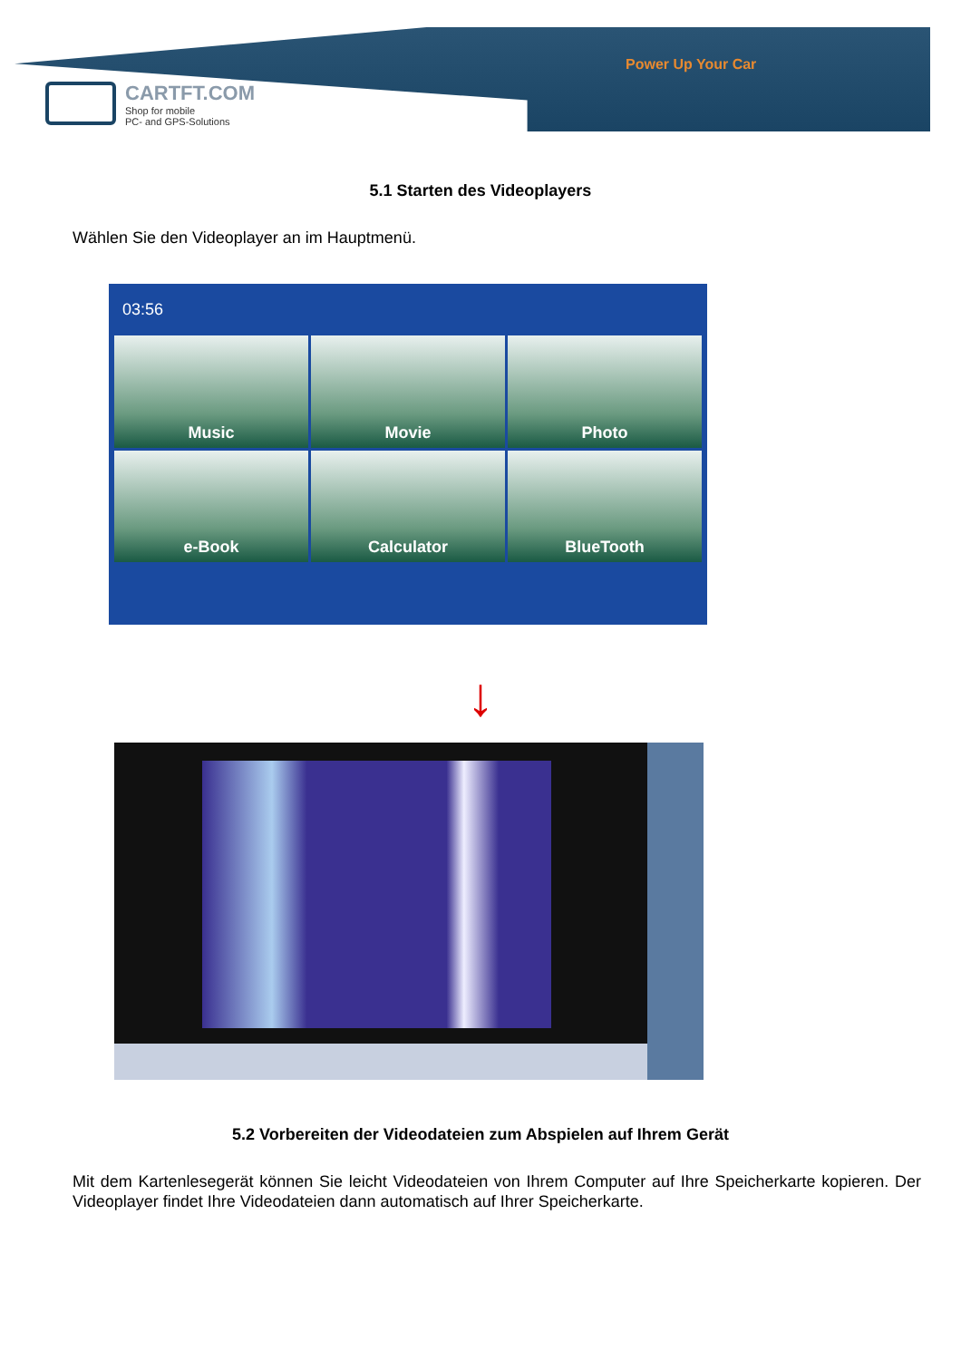Power Up Your Car
CARTFT.COM
Shop for mobile
PC- and GPS-Solutions
5.1 Starten des Videoplayers
Wählen Sie den Videoplayer an im Hauptmenü.
03:56
Music
Movie
Photo
e-Book
Calculator
BlueTooth
↓
5.2 Vorbereiten der Videodateien zum Abspielen auf Ihrem Gerät
Mit dem Kartenlesegerät können Sie leicht Videodateien von Ihrem Computer auf Ihre Speicherkarte kopieren. Der Videoplayer findet Ihre Videodateien dann automatisch auf Ihrer Speicherkarte.